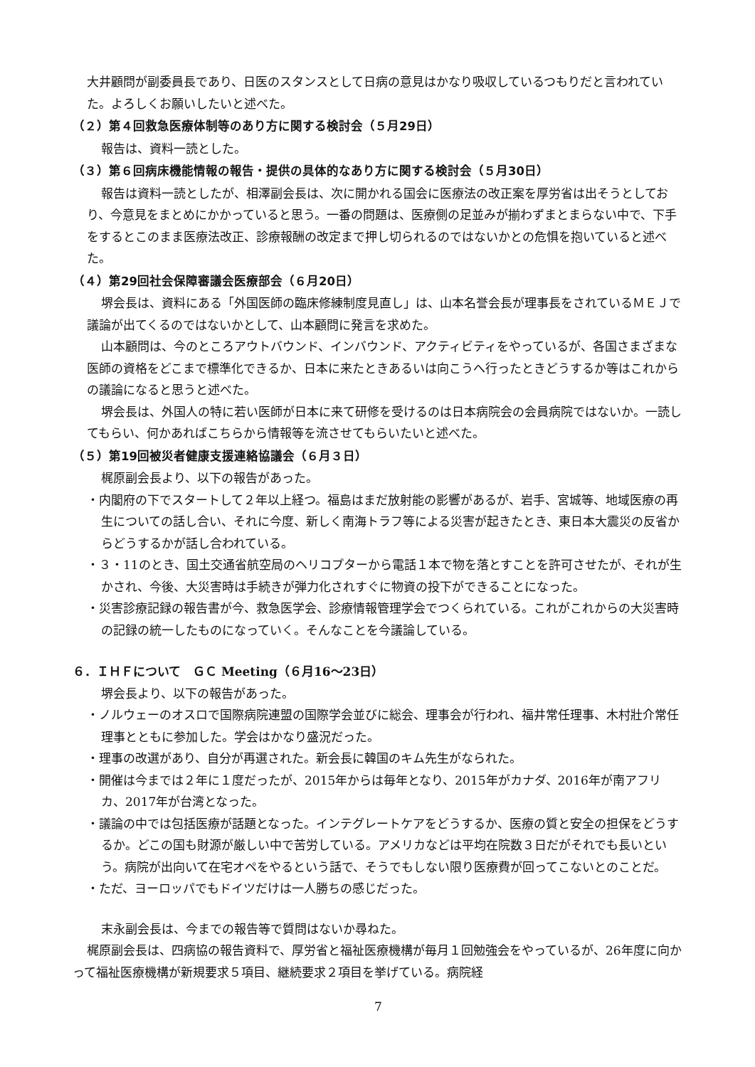大井顧問が副委員長であり、日医のスタンスとして日病の意見はかなり吸収しているつもりだと言われていた。よろしくお願いしたいと述べた。
（２）第４回救急医療体制等のあり方に関する検討会（５月29日）
報告は、資料一読とした。
（３）第６回病床機能情報の報告・提供の具体的なあり方に関する検討会（５月30日）
報告は資料一読としたが、相澤副会長は、次に開かれる国会に医療法の改正案を厚労省は出そうとしており、今意見をまとめにかかっていると思う。一番の問題は、医療側の足並みが揃わずまとまらない中で、下手をするとこのまま医療法改正、診療報酬の改定まで押し切られるのではないかとの危惧を抱いていると述べた。
（４）第29回社会保障審議会医療部会（６月20日）
堺会長は、資料にある「外国医師の臨床修練制度見直し」は、山本名誉会長が理事長をされているＭＥＪで議論が出てくるのではないかとして、山本顧問に発言を求めた。
山本顧問は、今のところアウトバウンド、インバウンド、アクティビティをやっているが、各国さまざまな医師の資格をどこまで標準化できるか、日本に来たときあるいは向こうへ行ったときどうするか等はこれからの議論になると思うと述べた。
堺会長は、外国人の特に若い医師が日本に来て研修を受けるのは日本病院会の会員病院ではないか。一読してもらい、何かあればこちらから情報等を流させてもらいたいと述べた。
（５）第19回被災者健康支援連絡協議会（６月３日）
梶原副会長より、以下の報告があった。
・内閣府の下でスタートして２年以上経つ。福島はまだ放射能の影響があるが、岩手、宮城等、地域医療の再生についての話し合い、それに今度、新しく南海トラフ等による災害が起きたとき、東日本大震災の反省からどうするかが話し合われている。
・３・11のとき、国土交通省航空局のヘリコプターから電話１本で物を落とすことを許可させたが、それが生かされ、今後、大災害時は手続きが弾力化されすぐに物資の投下ができることになった。
・災害診療記録の報告書が今、救急医学会、診療情報管理学会でつくられている。これがこれからの大災害時の記録の統一したものになっていく。そんなことを今議論している。
６．ＩＨＦについて　ＧＣ Meeting（６月16～23日）
堺会長より、以下の報告があった。
・ノルウェーのオスロで国際病院連盟の国際学会並びに総会、理事会が行われ、福井常任理事、木村壯介常任理事とともに参加した。学会はかなり盛況だった。
・理事の改選があり、自分が再選された。新会長に韓国のキム先生がなられた。
・開催は今までは２年に１度だったが、2015年からは毎年となり、2015年がカナダ、2016年が南アフリカ、2017年が台湾となった。
・議論の中では包括医療が話題となった。インテグレートケアをどうするか、医療の質と安全の担保をどうするか。どこの国も財源が厳しい中で苦労している。アメリカなどは平均在院数３日だがそれでも長いという。病院が出向いて在宅オペをやるという話で、そうでもしない限り医療費が回ってこないとのことだ。
・ただ、ヨーロッパでもドイツだけは一人勝ちの感じだった。
末永副会長は、今までの報告等で質問はないか尋ねた。
梶原副会長は、四病協の報告資料で、厚労省と福祉医療機構が毎月１回勉強会をやっているが、26年度に向かって福祉医療機構が新規要求５項目、継続要求２項目を挙げている。病院経
7